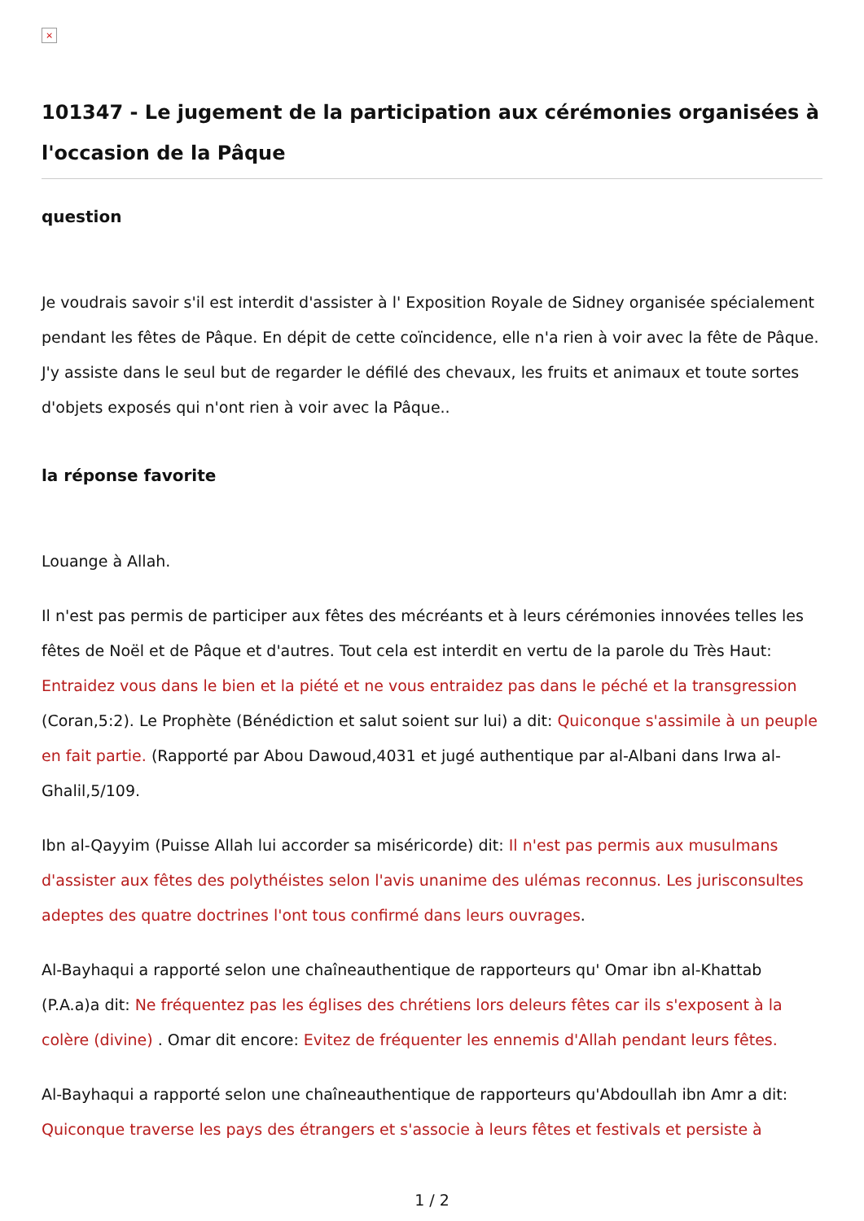×
101347 - Le jugement de la participation aux cérémonies organisées à l'occasion de la Pâque
question
Je voudrais savoir s'il est interdit d'assister à l' Exposition Royale de Sidney organisée spécialement pendant les fêtes de Pâque. En dépit de cette coïncidence, elle n'a rien à voir avec la fête de Pâque. J'y assiste dans le seul but de regarder le défilé des chevaux, les fruits et animaux et toute sortes d'objets exposés qui n'ont rien à voir avec la Pâque..
la réponse favorite
Louange à Allah.
Il n'est pas permis de participer aux fêtes des mécréants et à leurs cérémonies innovées telles les fêtes de Noël et de Pâque et d'autres. Tout cela est interdit en vertu de la parole du Très Haut: Entraidez vous dans le bien et la piété et ne vous entraidez pas dans le péché et la transgression (Coran,5:2). Le Prophète (Bénédiction et salut soient sur lui) a dit: Quiconque s'assimile à un peuple en fait partie. (Rapporté par Abou Dawoud,4031 et jugé authentique par al-Albani dans Irwa al-Ghalil,5/109.
Ibn al-Qayyim (Puisse Allah lui accorder sa miséricorde) dit: Il n'est pas permis aux musulmans d'assister aux fêtes des polythéistes selon l'avis unanime des ulémas reconnus. Les jurisconsultes adeptes des quatre doctrines l'ont tous confirmé dans leurs ouvrages.
Al-Bayhaqui a rapporté selon une chaîneauthentique de rapporteurs qu' Omar ibn al-Khattab (P.A.a)a dit: Ne fréquentez pas les églises des chrétiens lors deleurs fêtes car ils s'exposent à la colère (divine) . Omar dit encore: Evitez de fréquenter les ennemis d'Allah pendant leurs fêtes.
Al-Bayhaqui a rapporté selon une chaîneauthentique de rapporteurs qu'Abdoullah ibn Amr a dit: Quiconque traverse les pays des étrangers et s'associe à leurs fêtes et festivals et persiste à
1 / 2